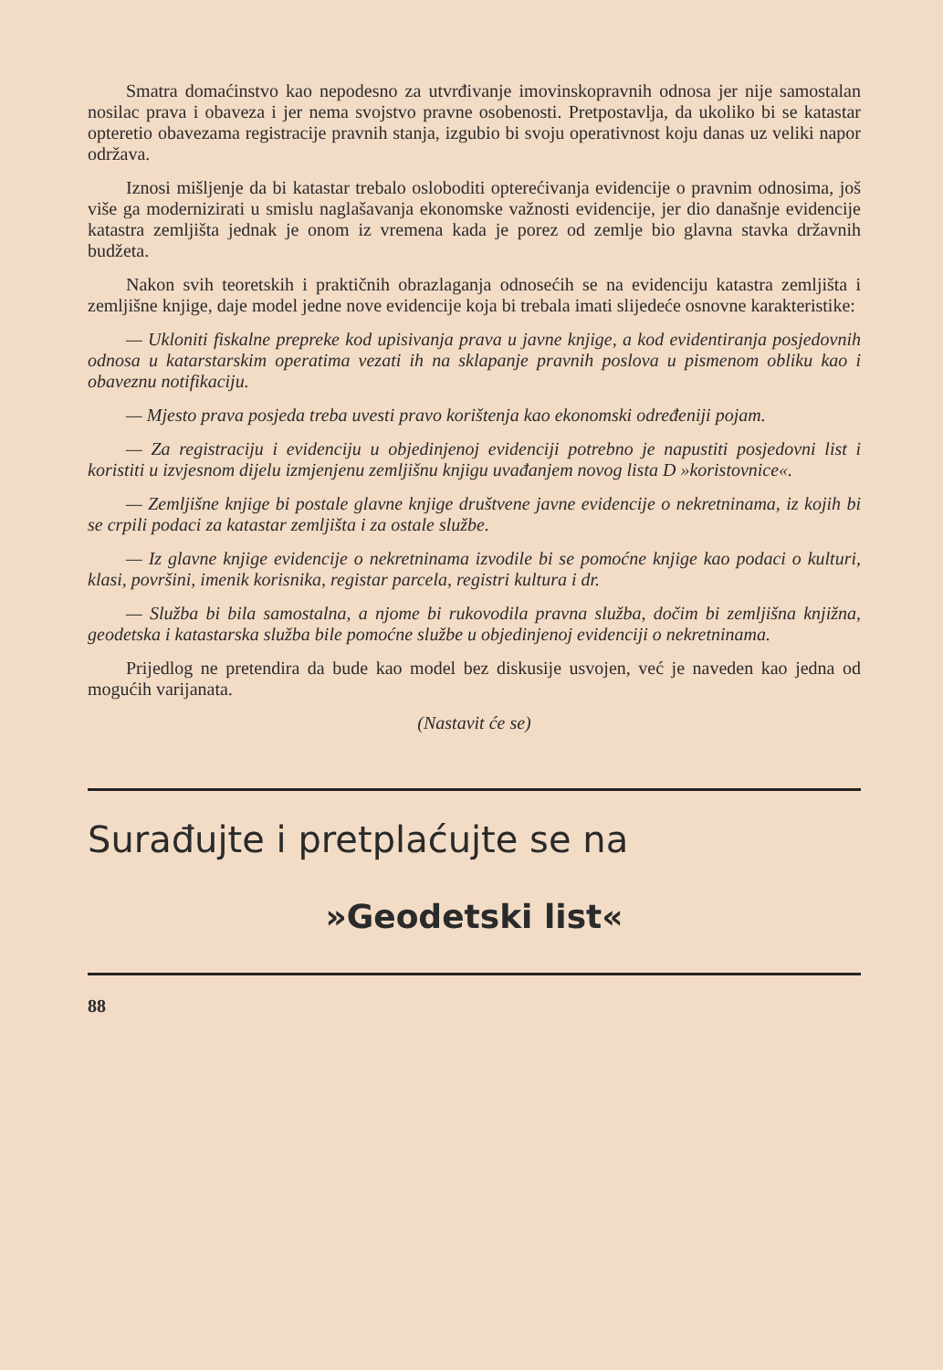Smatra domaćinstvo kao nepodesno za utvrđivanje imovinskopravnih odnosa jer nije samostalan nosilac prava i obaveza i jer nema svojstvo pravne osobenosti. Pretpostavlja, da ukoliko bi se katastar opteretio obavezama registracije pravnih stanja, izgubio bi svoju operativnost koju danas uz veliki napor održava.
Iznosi mišljenje da bi katastar trebalo osloboditi opterećivanja evidencije o pravnim odnosima, još više ga modernizirati u smislu naglašavanja ekonomske važnosti evidencije, jer dio današnje evidencije katastra zemljišta jednak je onom iz vremena kada je porez od zemlje bio glavna stavka državnih budžeta.
Nakon svih teoretskih i praktičnih obrazlaganja odnosećih se na evidenciju katastra zemljišta i zemljišne knjige, daje model jedne nove evidencije koja bi trebala imati slijedeće osnovne karakteristike:
— Ukloniti fiskalne prepreke kod upisivanja prava u javne knjige, a kod evidentiranja posjedovnih odnosa u katarstarskim operatima vezati ih na sklapanje pravnih poslova u pismenom obliku kao i obaveznu notifikaciju.
— Mjesto prava posjeda treba uvesti pravo korištenja kao ekonomski određeniji pojam.
— Za registraciju i evidenciju u objedinjenoj evidenciji potrebno je napustiti posjedovni list i koristiti u izvjesnom dijelu izmjenjenu zemljišnu knjigu uvađanjem novog lista D »koristovnice«.
— Zemljišne knjige bi postale glavne knjige društvene javne evidencije o nekretninama, iz kojih bi se crpili podaci za katastar zemljišta i za ostale službe.
— Iz glavne knjige evidencije o nekretninama izvodile bi se pomoćne knjige kao podaci o kulturi, klasi, površini, imenik korisnika, registar parcela, registri kultura i dr.
— Služba bi bila samostalna, a njome bi rukovodila pravna služba, dočim bi zemljišna knjižna, geodetska i katastarska služba bile pomoćne službe u objedinjenoj evidenciji o nekretninama.
Prijedlog ne pretendira da bude kao model bez diskusije usvojen, već je naveden kao jedna od mogućih varijanata.
(Nastavit će se)
Surađujte i pretplaćujte se na
»Geodetski list«
88